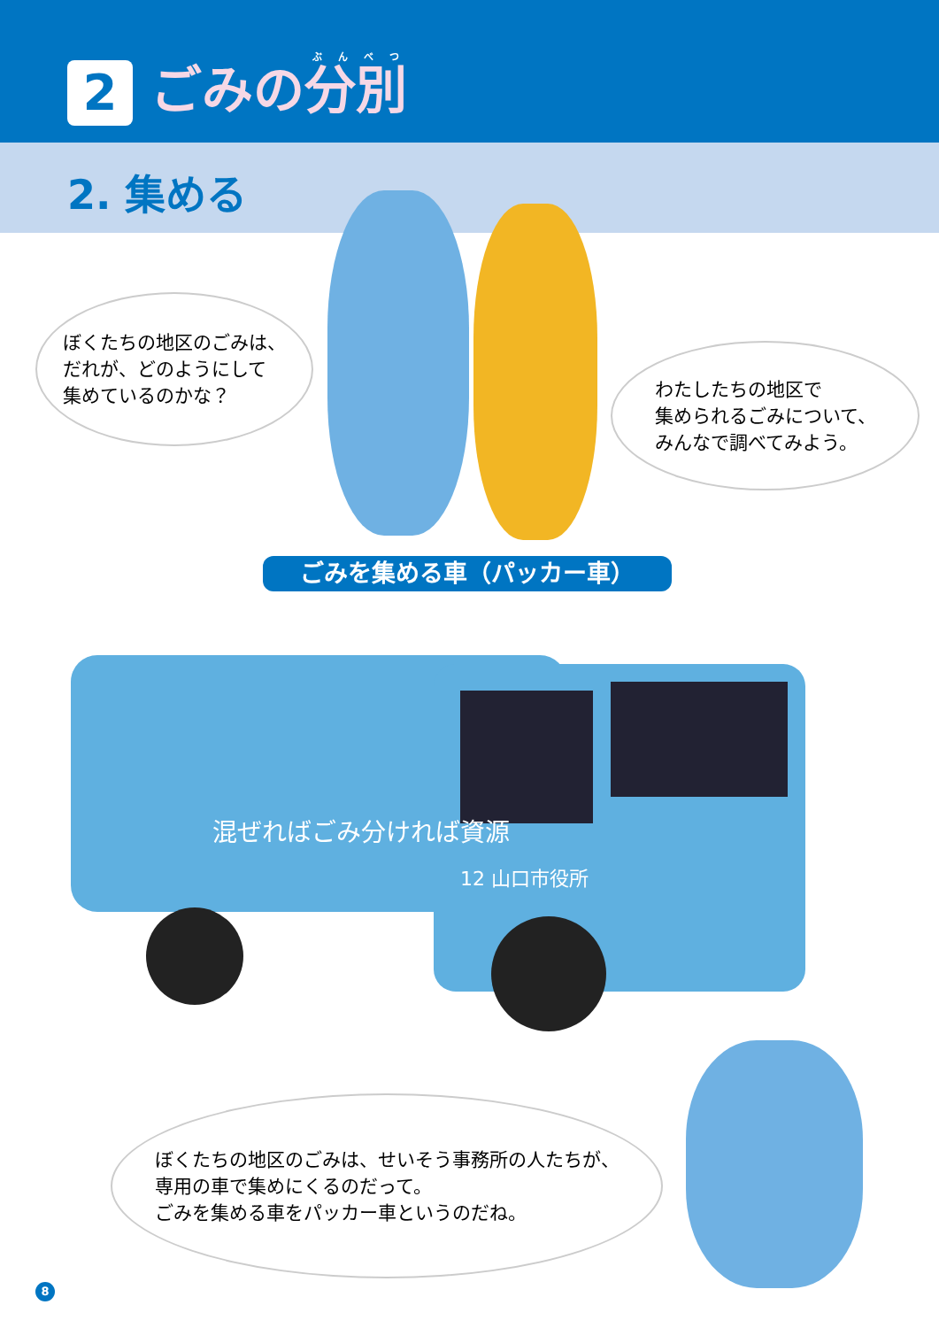2 ごみの分別
2. 集める
ぼくたちの地区のごみは、
だれが、どのようにして
集めているのかな？
わたしたちの地区で
集められるごみについて、
みんなで調べてみよう。
ごみを集める車（パッカー車）
混ぜればごみ分ければ資源
12 山口市役所
ぼくたちの地区のごみは、せいそう事務所の人たちが、
専用の車で集めにくるのだって。
ごみを集める車をパッカー車というのだね。
8